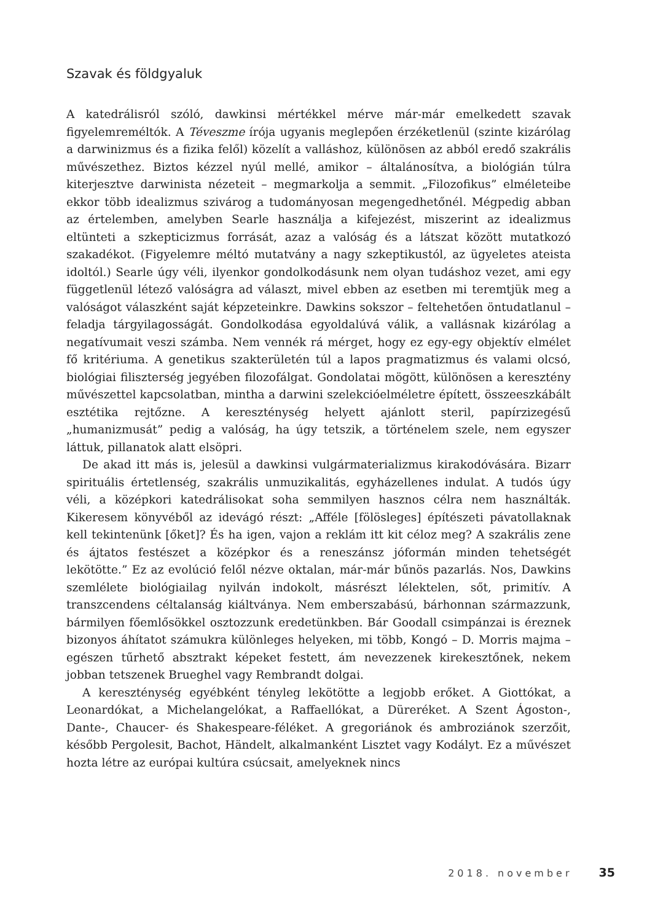Szavak és földgyaluk
A katedrálisról szóló, dawkinsi mértékkel mérve már-már emelkedett szavak figyelemreméltók. A Téveszme írója ugyanis meglepően érzéketlenül (szinte kizárólag a darwinizmus és a fizika felől) közelít a valláshoz, különösen az abból eredő szakrális művészethez. Biztos kézzel nyúl mellé, amikor – általánosítva, a biológián túlra kiterjesztve darwinista nézeteit – megmarkolja a semmit. „Filozofikus” elméleteibe ekkor több idealizmus szivárog a tudományosan megengedhetőnél. Mégpedig abban az értelemben, amelyben Searle használja a kifejezést, miszerint az idealizmus eltünteti a szkepticizmus forrását, azaz a valóság és a látszat között mutatkozó szakadékot. (Figyelemre méltó mutatvány a nagy szkeptikustól, az ügyeletes ateista idoltól.) Searle úgy véli, ilyenkor gondolkodásunk nem olyan tudáshoz vezet, ami egy függetlenül létező valóságra ad választ, mivel ebben az esetben mi teremtjük meg a valóságot válaszként saját képzeteinkre. Dawkins sokszor – feltehetően öntudatlanul – feladja tárgyilagosságát. Gondolkodása egyoldalúvá válik, a vallásnak kizárólag a negatívumait veszi számba. Nem vennék rá mérget, hogy ez egy-egy objektív elmélet fő kritériuma. A genetikus szakterületén túl a lapos pragmatizmus és valami olcsó, biológiai filiszterség jegyében filozofálgat. Gondolatai mögött, különösen a keresztény művészettel kapcsolatban, mintha a darwini szelekcióelméletre épített, összeeszkábált esztétika rejtőzne. A kereszténység helyett ajánlott steril, papírzizegésű „humanizmusát” pedig a valóság, ha úgy tetszik, a történelem szele, nem egyszer láttuk, pillanatok alatt elsöpri.
De akad itt más is, jelesül a dawkinsi vulgármaterializmus kirakodóvására. Bizarr spirituális értetlenség, szakrális unmuzikalitás, egyházellenes indulat. A tudós úgy véli, a középkori katedrálisokat soha semmilyen hasznos célra nem használták. Kikeresem könyvéből az idevágó részt: „Afféle [fölösleges] építészeti pávatollaknak kell tekintenünk [őket]? És ha igen, vajon a reklám itt kit céloz meg? A szakrális zene és ájtatos festészet a középkor és a reneszánsz jóformán minden tehetségét lekötötte.” Ez az evolúció felől nézve oktalan, már-már bűnös pazarlás. Nos, Dawkins szemlélete biológiailag nyilván indokolt, másrészt lélektelen, sőt, primitív. A transzcendens céltalanság kiáltványa. Nem emberszabású, bárhonnan származzunk, bármilyen főemlősökkel osztozzunk eredetünkben. Bár Goodall csimpánzai is éreznek bizonyos áhítatot számukra különleges helyeken, mi több, Kongó – D. Morris majma – egészen tűrhető absztrakt képeket festett, ám nevezzenek kirekesztőnek, nekem jobban tetszenek Brueghel vagy Rembrandt dolgai.
A kereszténység egyébként tényleg lekötötte a legjobb erőket. A Giottókat, a Leonardókat, a Michelangelókat, a Raffaellókat, a Düreréket. A Szent Ágoston-, Dante-, Chaucer- és Shakespeare-féléket. A gregoriánok és ambroziánok szerzőit, később Pergolesit, Bachot, Händelt, alkalmanként Lisztet vagy Kodályt. Ez a művészet hozta létre az európai kultúra csúcsait, amelyeknek nincs
2018. november 35